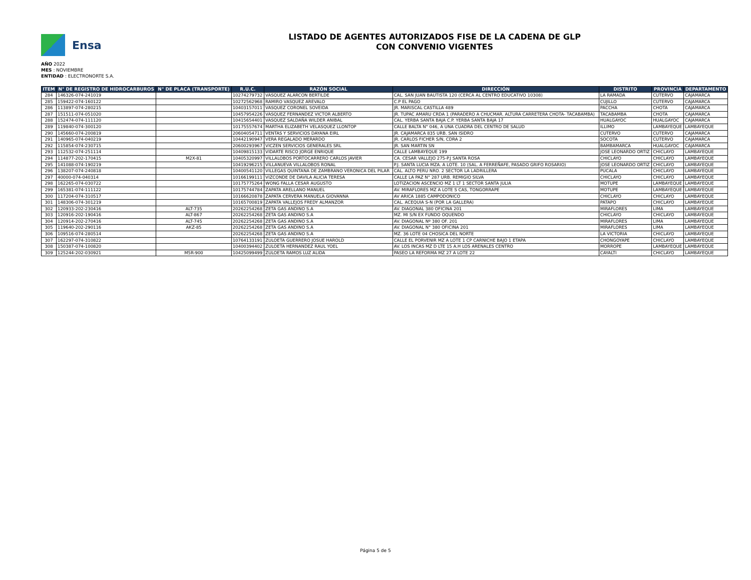Ensa
LISTADO DE AGENTES AUTORIZADOS FISE DE LA CADENA DE GLP
CON CONVENIO VIGENTES
AÑO 2022
MES : NOVIEMBRE
ENTIDAD : ELECTRONORTE S.A.
| ITEM | N° DE REGISTRO DE HIDROCARBUROS | N° DE PLACA (TRANSPORTE) | R.U.C. | RAZÓN SOCIAL | DIRECCIÓN | DISTRITO | PROVINCIA | DEPARTAMENTO |
| --- | --- | --- | --- | --- | --- | --- | --- | --- |
| 284 | 146326-074-241019 | | 10274279732 | VASQUEZ ALARCON BERTILDE | CAL. SAN JUAN BAUTISTA 120 (CERCA AL CENTRO EDUCATIVO 10308) | LA RAMADA | CUTERVO | CAJAMARCA |
| 285 | 159422-074-160122 | | 10272562968 | RAMIRO VASQUEZ AREVALO | C.P EL PAGO | CUJILLO | CUTERVO | CAJAMARCA |
| 286 | 113897-074-280215 | | 10403157011 | VASQUEZ CORONEL SOVEIDA | JR. MARISCAL CASTILLA 489 | PACCHA | CHOTA | CAJAMARCA |
| 287 | 151511-074-051020 | | 10457954226 | VASQUEZ FERNANDEZ VICTOR ALBERTO | JR. TUPAC AMARU CRDA 1 (PARADERO A CHUCMAR. ALTURA CARRETERA CHOTA- TACABAMBA) | TACABAMBA | CHOTA | CAJAMARCA |
| 288 | 152474-074-111120 | | 10415654401 | VASQUEZ SALDAÑA WILDER ANIBAL | CAL. YERBA SANTA BAJA C.P. YERBA SANTA BAJA 17 | HUALGAYOC | HUALGAYOC | CAJAMARCA |
| 289 | 119840-074-300120 | | 10175557674 | MARTHA ELIZABETH VELASQUEZ LLONTOP | CALLE BALTA N° 046, A UNA CUADRA DEL CENTRO DE SALUD | ILLIMO | LAMBAYEQUE | LAMBAYEQUE |
| 290 | 145660-074-200819 | | 20604054711 | VENTAS Y SERVICIOS DAYANA EIRL | JR. CAJAMARCA 835 URB. SAN ISIDRO | CUTERVO | CUTERVO | CAJAMARCA |
| 291 | 140965-074-040219 | | 10442190947 | VERA REGALADO MERARDO | JR. CARLOS FICHER S/N, CDRA 2 | SOCOTA | CUTERVO | CAJAMARCA |
| 292 | 115854-074-230715 | | 20600293967 | VICZEN SERVICIOS GENERALES SRL | JR. SAN MARTIN SN | BAMBAMARCA | HUALGAYOC | CAJAMARCA |
| 293 | 112532-074-251114 | | 10409815133 | VIDARTE RISCO JORGE ENRIQUE | CALLE LAMBAYEQUE 199 | JOSE LEONARDO ORTIZ | CHICLAYO | LAMBAYEQUE |
| 294 | 114877-202-170415 | M2X-81 | 10405320997 | VILLALOBOS PORTOCARRERO CARLOS JAVIER | CA. CESAR VALLEJO 275-P.J SANTA ROSA | CHICLAYO | CHICLAYO | LAMBAYEQUE |
| 295 | 141088-074-190219 | | 10419296215 | VILLANUEVA VILLALOBOS RONAL | P.J. SANTA LUCIA MZA. A LOTE. 10 (SAL. A FERREÑAFE, PASADO GRIFO ROSARIO) | JOSE LEONARDO ORTIZ | CHICLAYO | LAMBAYEQUE |
| 296 | 138207-074-240818 | | 10400541120 | VILLEGAS QUINTANA DE ZAMBRANO VERONICA DEL PILAR | CAL. ALTO PERU NRO. 2 SECTOR LA LADRILLERA | PUCALA | CHICLAYO | LAMBAYEQUE |
| 297 | 40000-074-040314 | | 10166199111 | VIZCONDE DE DAVILA ALICIA TERESA | CALLE LA PAZ N° 287 URB. REMIGIO SILVA | CHICLAYO | CHICLAYO | LAMBAYEQUE |
| 298 | 162265-074-030722 | | 10175775264 | WONG FALLA CESAR AUGUSTO | LOTIZACION ASCENCIO MZ 1 LT 1 SECTOR SANTA JULIA | MOTUPE | LAMBAYEQUE | LAMBAYEQUE |
| 299 | 165381-074-111122 | | 10175744784 | ZAPATA ARELLANO MANUEL | AV. MIRAFLORES MZ A LOTE S CAS, TONGORRAPE | MOTUPE | LAMBAYEQUE | LAMBAYEQUE |
| 300 | 117204-074-310517 | | 10166620878 | ZAPATA CERVERA MANUELA GIOVANNA | AV ARICA 1885 CAMPODONICO | CHICLAYO | CHICLAYO | LAMBAYEQUE |
| 301 | 148306-074-301219 | | 10165700819 | ZAPATA VALLEJOS FREDY ALMANZOR | CAL. ACEQUIA S-N (POR LA GALLERA) | PATAPO | CHICLAYO | LAMBAYEQUE |
| 302 | 120933-202-230416 | ALT-735 | 20262254268 | ZETA GAS ANDINO S.A | AV. DIAGONAL 380 OFICINA 201 | MIRAFLORES | LIMA | LAMBAYEQUE |
| 303 | 120916-202-190416 | ALT-867 | 20262254268 | ZETA GAS ANDINO S.A | MZ. MI S/N EX FUNDO OQUENDO | CHICLAYO | CHICLAYO | LAMBAYEQUE |
| 304 | 120914-202-270416 | ALT-745 | 20262254268 | ZETA GAS ANDINO S.A | AV. DIAGONAL Nº 380 OF. 201 | MIRAFLORES | LIMA | LAMBAYEQUE |
| 305 | 119640-202-290116 | AKZ-85 | 20262254268 | ZETA GAS ANDINO S.A | AV. DIAGONAL N° 380 OFICINA 201 | MIRAFLORES | LIMA | LAMBAYEQUE |
| 306 | 109516-074-280514 | | 20262254268 | ZETA GAS ANDINO S.A | MZ. 36 LOTE 04 CHOSICA DEL NORTE | LA VICTORIA | CHICLAYO | LAMBAYEQUE |
| 307 | 162297-074-310822 | | 10764133191 | ZULOETA GUERRERO JOSUE HAROLD | CALLE EL PORVENIR MZ A LOTE 1 CP CARNICHE BAJO 1 ETAPA | CHONGOYAPE | CHICLAYO | LAMBAYEQUE |
| 308 | 150387-074-100820 | | 10400394402 | ZULOETA HERNANDEZ RAUL YOEL | AV. LOS INCAS MZ D LTE 15 A.H LOS ARENALES CENTRO | MORROPE | LAMBAYEQUE | LAMBAYEQUE |
| 309 | 125244-202-030921 | M5R-900 | 10425099499 | ZULOETA RAMOS LUZ ALIDA | PASEO LA REFORMA MZ 27 A LOTE 22 | CAYALTI | CHICLAYO | LAMBAYEQUE |
Página 5 de 5